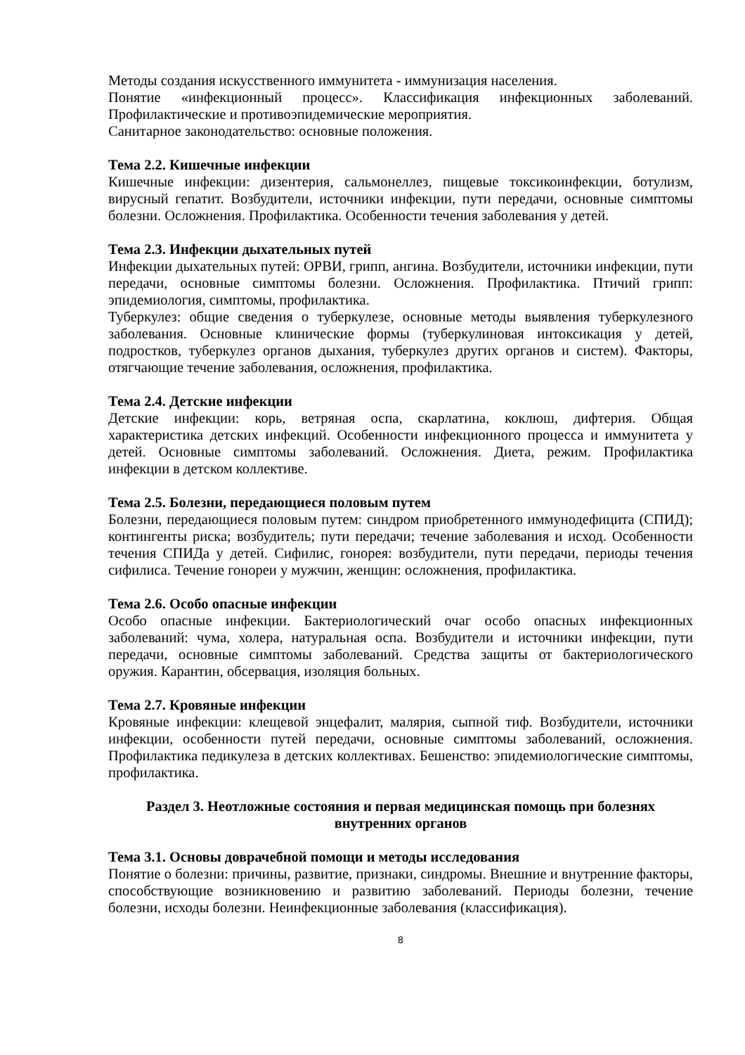Методы создания искусственного иммунитета - иммунизация населения.
Понятие «инфекционный процесс». Классификация инфекционных заболеваний. Профилактические и противоэпидемические мероприятия.
Санитарное законодательство: основные положения.
Тема 2.2. Кишечные инфекции
Кишечные инфекции: дизентерия, сальмонеллез, пищевые токсикоинфекции, ботулизм, вирусный гепатит. Возбудители, источники инфекции, пути передачи, основные симптомы болезни. Осложнения. Профилактика. Особенности течения заболевания у детей.
Тема 2.3. Инфекции дыхательных путей
Инфекции дыхательных путей: ОРВИ, грипп, ангина. Возбудители, источники инфекции, пути передачи, основные симптомы болезни. Осложнения. Профилактика. Птичий грипп: эпидемиология, симптомы, профилактика.
Туберкулез: общие сведения о туберкулезе, основные методы выявления туберкулезного заболевания. Основные клинические формы (туберкулиновая интоксикация у детей, подростков, туберкулез органов дыхания, туберкулез других органов и систем). Факторы, отягчающие течение заболевания, осложнения, профилактика.
Тема 2.4. Детские инфекции
Детские инфекции: корь, ветряная оспа, скарлатина, коклюш, дифтерия. Общая характеристика детских инфекций. Особенности инфекционного процесса и иммунитета у детей. Основные симптомы заболеваний. Осложнения. Диета, режим. Профилактика инфекции в детском коллективе.
Тема 2.5. Болезни, передающиеся половым путем
Болезни, передающиеся половым путем: синдром приобретенного иммунодефицита (СПИД); контингенты риска; возбудитель; пути передачи; течение заболевания и исход. Особенности течения СПИДа у детей. Сифилис, гонорея: возбудители, пути передачи, периоды течения сифилиса. Течение гонореи у мужчин, женщин: осложнения, профилактика.
Тема 2.6. Особо опасные инфекции
Особо опасные инфекции. Бактериологический очаг особо опасных инфекционных заболеваний: чума, холера, натуральная оспа. Возбудители и источники инфекции, пути передачи, основные симптомы заболеваний. Средства защиты от бактериологического оружия. Карантин, обсервация, изоляция больных.
Тема 2.7. Кровяные инфекции
Кровяные инфекции: клещевой энцефалит, малярия, сыпной тиф. Возбудители, источники инфекции, особенности путей передачи, основные симптомы заболеваний, осложнения. Профилактика педикулеза в детских коллективах. Бешенство: эпидемиологические симптомы, профилактика.
Раздел 3. Неотложные состояния и первая медицинская помощь при болезнях внутренних органов
Тема 3.1. Основы доврачебной помощи и методы исследования
Понятие о болезни: причины, развитие, признаки, синдромы. Внешние и внутренние факторы, способствующие возникновению и развитию заболеваний. Периоды болезни, течение болезни, исходы болезни. Неинфекционные заболевания (классификация).
8